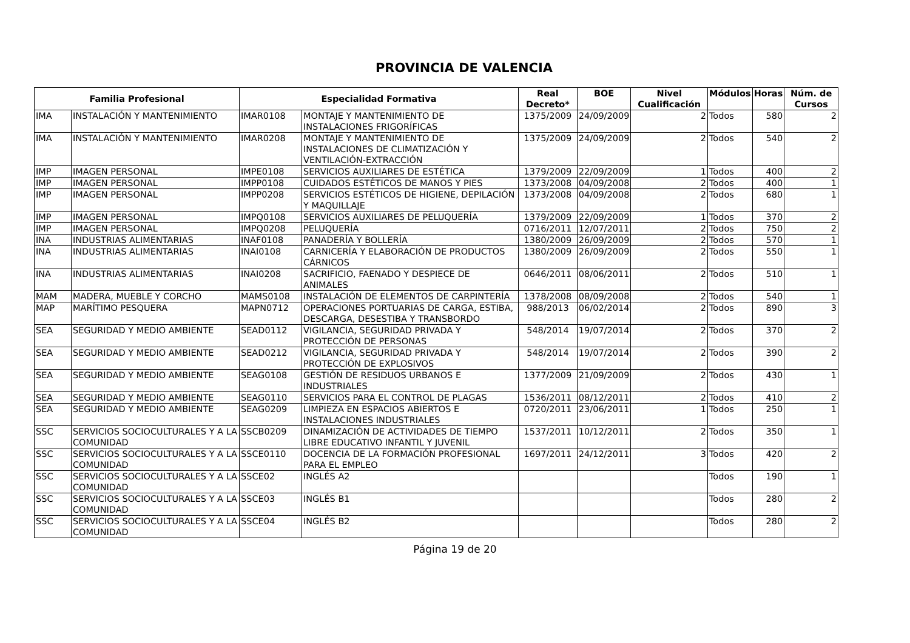PROVINCIA DE VALENCIA
| Familia Profesional | | Especialidad Formativa | | Real Decreto* | BOE | Nivel Cualificación | Módulos | Horas | Núm. de Cursos |
| --- | --- | --- | --- | --- | --- | --- | --- | --- | --- |
| IMA | INSTALACIÓN Y MANTENIMIENTO | IMAR0108 | MONTAJE Y MANTENIMIENTO DE INSTALACIONES FRIGORÍFICAS | 1375/2009 | 24/09/2009 | 2 | Todos | 580 | 2 |
| IMA | INSTALACIÓN Y MANTENIMIENTO | IMAR0208 | MONTAJE Y MANTENIMIENTO DE INSTALACIONES DE CLIMATIZACIÓN Y VENTILACIÓN-EXTRACCIÓN | 1375/2009 | 24/09/2009 | 2 | Todos | 540 | 2 |
| IMP | IMAGEN PERSONAL | IMPE0108 | SERVICIOS AUXILIARES DE ESTÉTICA | 1379/2009 | 22/09/2009 | 1 | Todos | 400 | 2 |
| IMP | IMAGEN PERSONAL | IMPP0108 | CUIDADOS ESTÉTICOS DE MANOS Y PIES | 1373/2008 | 04/09/2008 | 2 | Todos | 400 | 1 |
| IMP | IMAGEN PERSONAL | IMPP0208 | SERVICIOS ESTÉTICOS DE HIGIENE, DEPILACIÓN Y MAQUILLAJE | 1373/2008 | 04/09/2008 | 2 | Todos | 680 | 1 |
| IMP | IMAGEN PERSONAL | IMPQ0108 | SERVICIOS AUXILIARES DE PELUQUERÍA | 1379/2009 | 22/09/2009 | 1 | Todos | 370 | 2 |
| IMP | IMAGEN PERSONAL | IMPQ0208 | PELUQUERÍA | 0716/2011 | 12/07/2011 | 2 | Todos | 750 | 2 |
| INA | INDUSTRIAS ALIMENTARIAS | INAF0108 | PANADERÍA Y BOLLERÍA | 1380/2009 | 26/09/2009 | 2 | Todos | 570 | 1 |
| INA | INDUSTRIAS ALIMENTARIAS | INAI0108 | CARNICERÍA Y ELABORACIÓN DE PRODUCTOS CÁRNICOS | 1380/2009 | 26/09/2009 | 2 | Todos | 550 | 1 |
| INA | INDUSTRIAS ALIMENTARIAS | INAI0208 | SACRIFICIO, FAENADO Y DESPIECE DE ANIMALES | 0646/2011 | 08/06/2011 | 2 | Todos | 510 | 1 |
| MAM | MADERA, MUEBLE Y CORCHO | MAMS0108 | INSTALACIÓN DE ELEMENTOS DE CARPINTERÍA | 1378/2008 | 08/09/2008 | 2 | Todos | 540 | 1 |
| MAP | MARÍTIMO PESQUERA | MAPN0712 | OPERACIONES PORTUARIAS DE CARGA, ESTIBA, DESCARGA, DESESTIBA Y TRANSBORDO | 988/2013 | 06/02/2014 | 2 | Todos | 890 | 3 |
| SEA | SEGURIDAD Y MEDIO AMBIENTE | SEAD0112 | VIGILANCIA, SEGURIDAD PRIVADA Y PROTECCIÓN DE PERSONAS | 548/2014 | 19/07/2014 | 2 | Todos | 370 | 2 |
| SEA | SEGURIDAD Y MEDIO AMBIENTE | SEAD0212 | VIGILANCIA, SEGURIDAD PRIVADA Y PROTECCIÓN DE EXPLOSIVOS | 548/2014 | 19/07/2014 | 2 | Todos | 390 | 2 |
| SEA | SEGURIDAD Y MEDIO AMBIENTE | SEAG0108 | GESTIÓN DE RESIDUOS URBANOS E INDUSTRIALES | 1377/2009 | 21/09/2009 | 2 | Todos | 430 | 1 |
| SEA | SEGURIDAD Y MEDIO AMBIENTE | SEAG0110 | SERVICIOS PARA EL CONTROL DE PLAGAS | 1536/2011 | 08/12/2011 | 2 | Todos | 410 | 2 |
| SEA | SEGURIDAD Y MEDIO AMBIENTE | SEAG0209 | LIMPIEZA EN ESPACIOS ABIERTOS E INSTALACIONES INDUSTRIALES | 0720/2011 | 23/06/2011 | 1 | Todos | 250 | 1 |
| SSC | SERVICIOS SOCIOCULTURALES Y A LA COMUNIDAD | SSCB0209 | DINAMIZACIÓN DE ACTIVIDADES DE TIEMPO LIBRE EDUCATIVO INFANTIL Y JUVENIL | 1537/2011 | 10/12/2011 | 2 | Todos | 350 | 1 |
| SSC | SERVICIOS SOCIOCULTURALES Y A LA COMUNIDAD | SSCE0110 | DOCENCIA DE LA FORMACIÓN PROFESIONAL PARA EL EMPLEO | 1697/2011 | 24/12/2011 | 3 | Todos | 420 | 2 |
| SSC | SERVICIOS SOCIOCULTURALES Y A LA COMUNIDAD | SSCE02 | INGLÉS A2 | | | | Todos | 190 | 1 |
| SSC | SERVICIOS SOCIOCULTURALES Y A LA COMUNIDAD | SSCE03 | INGLÉS B1 | | | | Todos | 280 | 2 |
| SSC | SERVICIOS SOCIOCULTURALES Y A LA COMUNIDAD | SSCE04 | INGLÉS B2 | | | | Todos | 280 | 2 |
Página 19 de 20